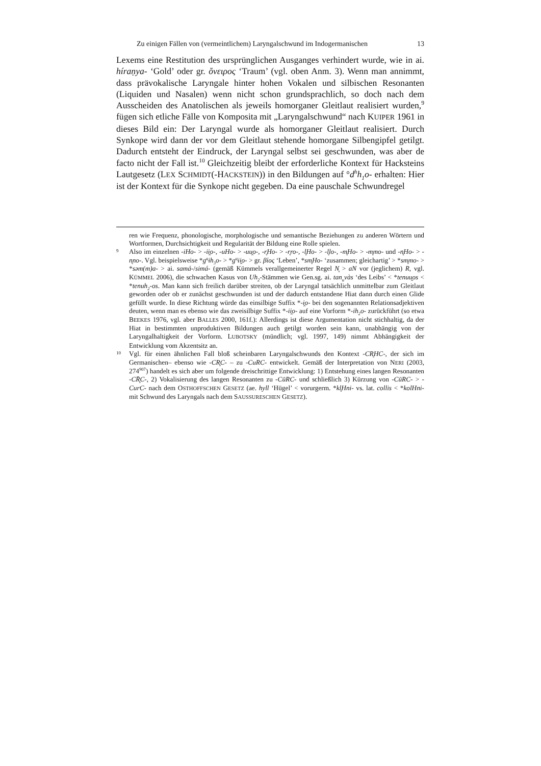Zu einigen Fällen von (vermeintlichem) Laryngalschwund im Indogermanischen 13
Lexems eine Restitution des ursprünglichen Ausganges verhindert wurde, wie in ai. híraṇya- ‘Gold’ oder gr. ὄνειρος ‘Traum’ (vgl. oben Anm. 3). Wenn man annimmt, dass prävokalische Laryngale hinter hohen Vokalen und silbischen Resonanten (Liquiden und Nasalen) wenn nicht schon grundsprachlich, so doch nach dem Ausscheiden des Anatolischen als jeweils homorganer Gleitlaut realisiert wurden,<sup>9</sup> fügen sich etliche Fälle von Komposita mit „Laryngalschwund“ nach KUIPER 1961 in dieses Bild ein: Der Laryngal wurde als homorganer Gleitlaut realisiert. Durch Synkope wird dann der vor dem Gleitlaut stehende homorgane Silbengipfel getilgt. Dadurch entsteht der Eindruck, der Laryngal selbst sei geschwunden, was aber de facto nicht der Fall ist.<sup>10</sup> Gleichzeitig bleibt der erforderliche Kontext für Hacksteins Lautgesetz (LEX SCHMIDT(-HACKSTEIN)) in den Bildungen auf °d<sup>h</sup>h<sub>1</sub>o- erhalten: Hier ist der Kontext für die Synkope nicht gegeben. Da eine pauschale Schwundregel
ren wie Frequenz, phonologische, morphologische und semantische Beziehungen zu anderen Wörtern und Wortformen, Durchsichtigkeit und Regularität der Bildung eine Rolle spielen.
9 Also im einzelnen -iHo- > -ii̯o-, -uHo- > -uu̯o-, -r̥Ho- > -r̥ro-, -l̥Ho- > -l̥lo-, -m̥Ho- > -m̥mo- und -n̥Ho- > -n̥no-. Vgl. beispielsweise *g<sup>u̯</sup>ih<sub>3</sub>o- > *g<sup>u̯</sup>ii̯o- > gr. βίος ‘Leben’, *sm̥Ho- ‘zusammen; gleichartig’ > *sm̥mo- > *səm(m)a- > ai. samá-/simá- (gemäß Kümmels verallgemeinerter Regel N̥ > aN vor (jeglichem) R, vgl. KÜMMEL 2006), die schwachen Kasus von Uh<sub>2</sub>-Stämmen wie Gen.sg. ai. tan<sub>u</sub>vàs ‘des Leibs’ < *tenuu̯os < *tenuh<sub>2</sub>-os. Man kann sich freilich darüber streiten, ob der Laryngal tatsächlich unmittelbar zum Gleitlaut geworden oder ob er zunächst geschwunden ist und der dadurch entstandene Hiat dann durch einen Glide gefüllt wurde. In diese Richtung würde das einsilbige Suffix *-i̯o- bei den sogenannten Relationsadjektiven deuten, wenn man es ebenso wie das zweisilbige Suffix *-ii̯o- auf eine Vorform *-ih<sub>2</sub>o- zurückführt (so etwa BEEKES 1976, vgl. aber BALLES 2000, 161f.): Allerdings ist diese Argumentation nicht stichhaltig, da der Hiat in bestimmten unproduktiven Bildungen auch getilgt worden sein kann, unabhängig von der Laryngalhaltigkeit der Vorform. LUBOTSKY (mündlich; vgl. 1997, 149) nimmt Abhängigkeit der Entwicklung vom Akzentsitz an.
10 Vgl. für einen ähnlichen Fall bloß scheinbaren Laryngalschwunds den Kontext -CR̥HC-, der sich im Germanischen– ebenso wie -CR̥C- – zu -CuRC- entwickelt. Gemäß der Interpretation von NERI (2003, 274<sup>907</sup>) handelt es sich aber um folgende dreischrittige Entwicklung: 1) Entstehung eines langen Resonanten -CR̥̄C-, 2) Vokalisierung des langen Resonanten zu -CūRC- und schließlich 3) Kürzung von -CūRC- > -CurC- nach dem OSTHOFFSCHEN GESETZ (ae. hyll ‘Hügel’ < vorurgerm. *kl̥Hni- vs. lat. collis < *kolHni- mit Schwund des Laryngals nach dem SAUSSURESCHEN GESETZ).